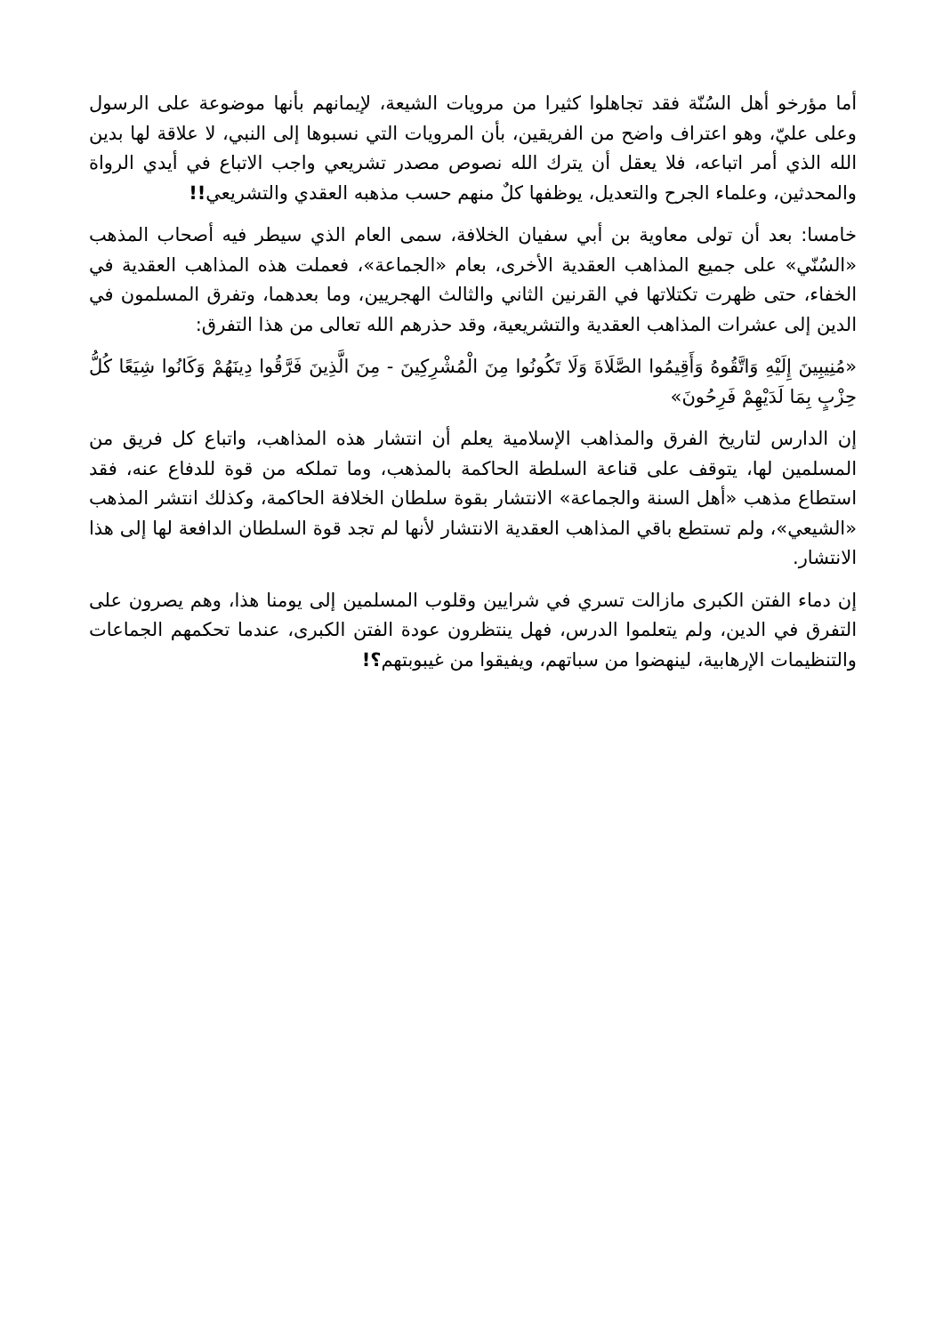أما مؤرخو أهل السُنّة فقد تجاهلوا كثيرا من مرويات الشيعة، لإيمانهم بأنها موضوعة على الرسول وعلى عليّ، وهو اعتراف واضح من الفريقين، بأن المرويات التي نسبوها إلى النبي، لا علاقة لها بدين الله الذي أمر اتباعه، فلا يعقل أن يترك الله نصوص مصدر تشريعي واجب الاتباع في أيدي الرواة والمحدثين، وعلماء الجرح والتعديل، يوظفها كلٌ منهم حسب مذهبه العقدي والتشريعي!!
خامسا: بعد أن تولى معاوية بن أبي سفيان الخلافة، سمى العام الذي سيطر فيه أصحاب المذهب «السُنّي» على جميع المذاهب العقدية الأخرى، بعام «الجماعة»، فعملت هذه المذاهب العقدية في الخفاء، حتى ظهرت تكتلاتها في القرنين الثاني والثالث الهجريين، وما بعدهما، وتفرق المسلمون في الدين إلى عشرات المذاهب العقدية والتشريعية، وقد حذرهم الله تعالى من هذا التفرق:
«مُنِيبِينَ إِلَيْهِ وَاتَّقُوهُ وَأَقِيمُوا الصَّلَاةَ وَلَا تَكُونُوا مِنَ الْمُشْرِكِينَ - مِنَ الَّذِينَ فَرَّقُوا دِينَهُمْ وَكَانُوا شِيَعًا كُلُّ حِزْبٍ بِمَا لَدَيْهِمْ فَرِحُونَ»
إن الدارس لتاريخ الفرق والمذاهب الإسلامية يعلم أن انتشار هذه المذاهب، واتباع كل فريق من المسلمين لها، يتوقف على قناعة السلطة الحاكمة بالمذهب، وما تملكه من قوة للدفاع عنه، فقد استطاع مذهب «أهل السنة والجماعة» الانتشار بقوة سلطان الخلافة الحاكمة، وكذلك انتشر المذهب «الشيعي»، ولم تستطع باقي المذاهب العقدية الانتشار لأنها لم تجد قوة السلطان الدافعة لها إلى هذا الانتشار.
إن دماء الفتن الكبرى مازالت تسري في شرايين وقلوب المسلمين إلى يومنا هذا، وهم يصرون على التفرق في الدين، ولم يتعلموا الدرس، فهل ينتظرون عودة الفتن الكبرى، عندما تحكمهم الجماعات والتنظيمات الإرهابية، لينهضوا من سباتهم، ويفيقوا من غيبوبتهم؟!